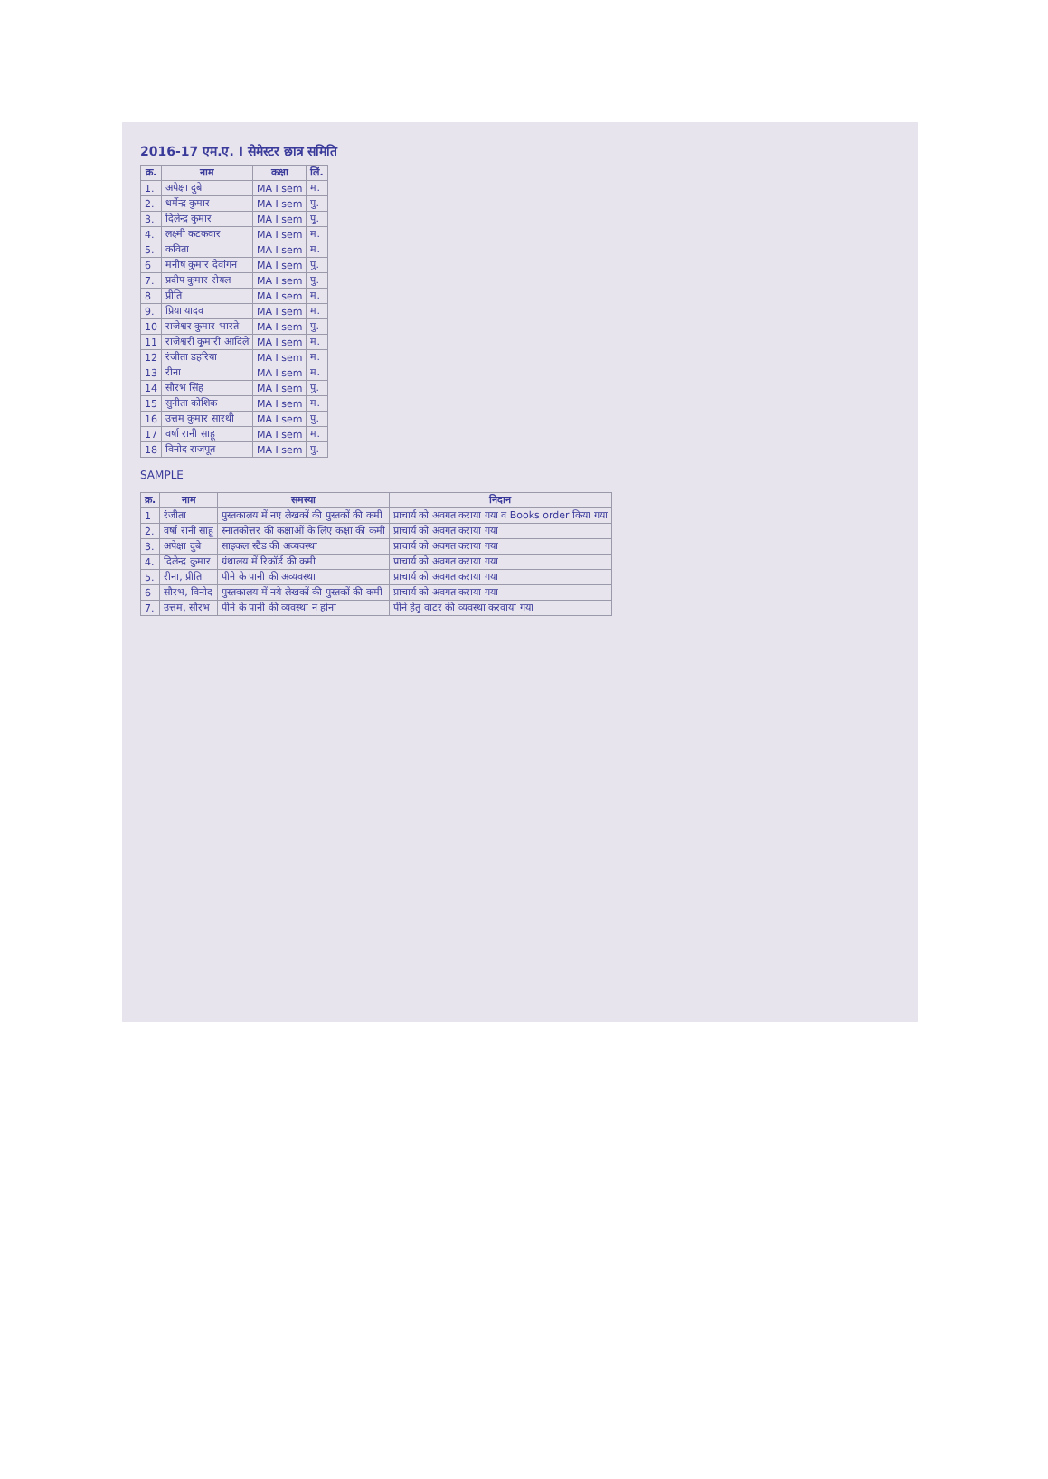2016-17 एम.ए. I सेमेस्टर छात्र समिति
| क्र. | नाम | कक्षा | लिं. |
| --- | --- | --- | --- |
| 1. | अपेक्षा दुबे | MA I sem | म. |
| 2. | धर्मेन्द्र कुमार | MA I sem | पु. |
| 3. | दिलेन्द्र कुमार | MA I sem | पु. |
| 4. | लक्ष्मी कटकवार | MA I sem | म. |
| 5. | कविता | MA I sem | म. |
| 6 | मनीष कुमार देवांगन | MA I sem | पु. |
| 7. | प्रदीप कुमार रोयल | MA I sem | पु. |
| 8 | प्रीति | MA I sem | म. |
| 9. | प्रिया यादव | MA I sem | म. |
| 10 | राजेश्वर कुमार भारते | MA I sem | पु. |
| 11 | राजेश्वरी कुमारी आदिले | MA I sem | म. |
| 12 | रंजीता डहरिया | MA I sem | म. |
| 13 | रीना | MA I sem | म. |
| 14 | सौरभ सिंह | MA I sem | पु. |
| 15 | सुनीता कोशिक | MA I sem | म. |
| 16 | उत्तम कुमार सारथी | MA I sem | पु. |
| 17 | वर्षा रानी साहू | MA I sem | म. |
| 18 | विनोद राजपूत | MA I sem | पु. |
SAMPLE
| क्र. | नाम | समस्या | निदान |
| --- | --- | --- | --- |
| 1 | रंजीता | पुस्तकालय में नए लेखकों की पुस्तकों की कमी | प्राचार्य को अवगत कराया गया व Books order किया गया |
| 2. | वर्षा रानी साहू | स्नातकोत्तर की कक्षाओं के लिए कक्षा की कमी | प्राचार्य को अवगत कराया गया |
| 3. | अपेक्षा दुबे | साइकल स्टैंड की अव्यवस्था | प्राचार्य को अवगत कराया गया |
| 4. | दिलेन्द्र कुमार | ग्रंथालय में रिकॉर्ड की कमी | प्राचार्य को अवगत कराया गया |
| 5. | रीना, प्रीति | पीने के पानी की अव्यवस्था | प्राचार्य को अवगत कराया गया |
| 6 | सौरभ, विनोद | पुस्तकालय में नये लेखकों की पुस्तकों की कमी | प्राचार्य को अवगत कराया गया |
| 7. | उत्तम, सौरभ | पीने के पानी की व्यवस्था न होना | पीने हेतु वाटर की व्यवस्था करवाया गया |